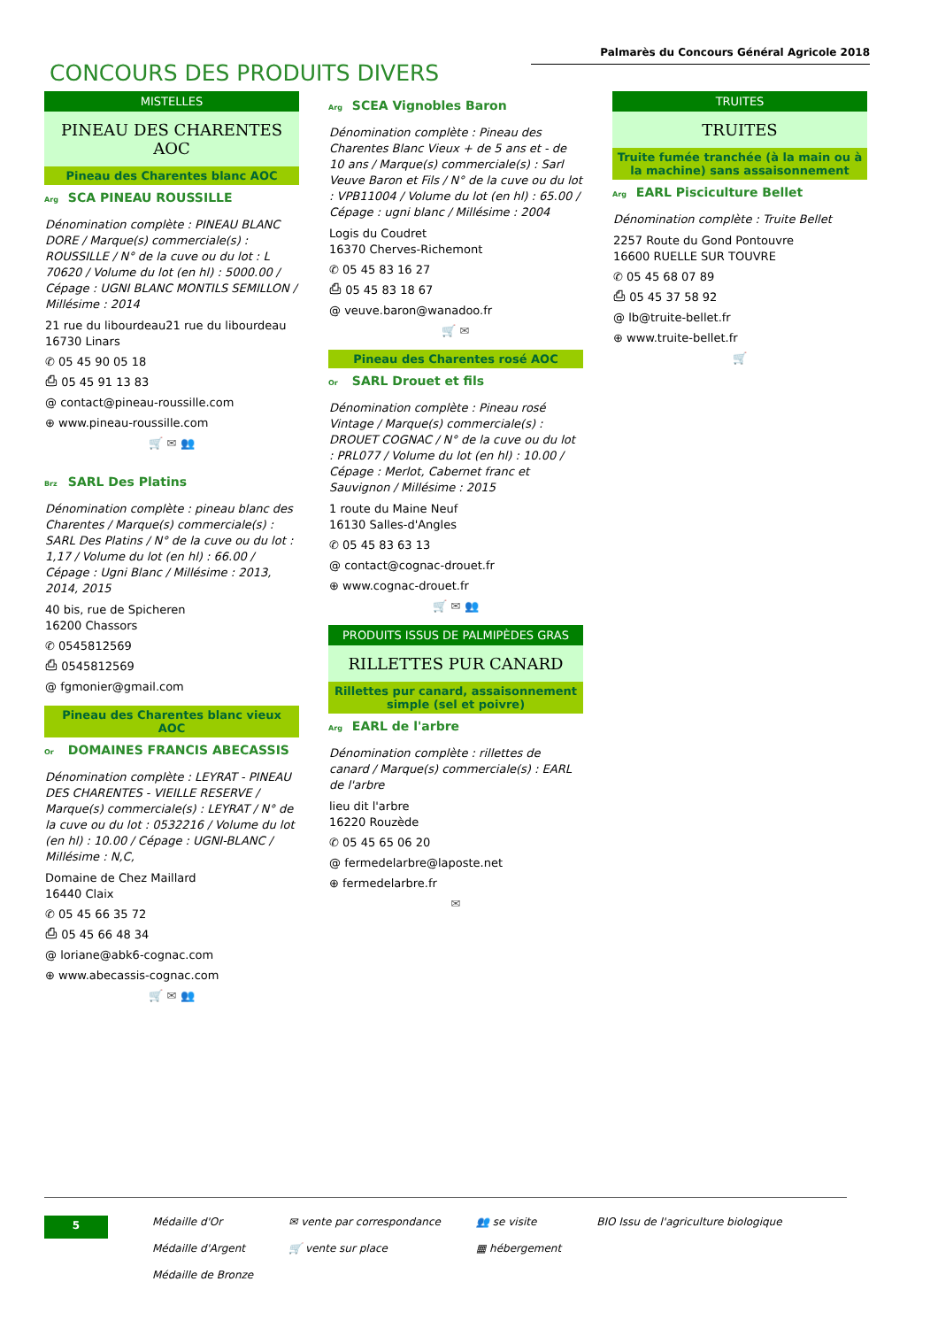Palmarès du Concours Général Agricole 2018
CONCOURS DES PRODUITS DIVERS
MISTELLES
PINEAU DES CHARENTES AOC
Pineau des Charentes blanc AOC
Arg SCA PINEAU ROUSSILLE
Dénomination complète : PINEAU BLANC DORE / Marque(s) commerciale(s) : ROUSSILLE / N° de la cuve ou du lot : L 70620 / Volume du lot (en hl) : 5000.00 / Cépage : UGNI BLANC MONTILS SEMILLON / Millésime : 2014
21 rue du libourdeau21 rue du libourdeau
16730 Linars
✆ 05 45 90 05 18
⎙ 05 45 91 13 83
@ contact@pineau-roussille.com
⊕ www.pineau-roussille.com
🛒 ✉ 👥
Brz SARL Des Platins
Dénomination complète : pineau blanc des Charentes / Marque(s) commerciale(s) : SARL Des Platins / N° de la cuve ou du lot : 1,17 / Volume du lot (en hl) : 66.00 / Cépage : Ugni Blanc / Millésime : 2013, 2014, 2015
40 bis, rue de Spicheren
16200 Chassors
✆ 0545812569
⎙ 0545812569
@ fgmonier@gmail.com
Pineau des Charentes blanc vieux AOC
Or DOMAINES FRANCIS ABECASSIS
Dénomination complète : LEYRAT - PINEAU DES CHARENTES - VIEILLE RESERVE / Marque(s) commerciale(s) : LEYRAT / N° de la cuve ou du lot : 0532216 / Volume du lot (en hl) : 10.00 / Cépage : UGNI-BLANC / Millésime : N,C,
Domaine de Chez Maillard
16440 Claix
✆ 05 45 66 35 72
⎙ 05 45 66 48 34
@ loriane@abk6-cognac.com
⊕ www.abecassis-cognac.com
🛒 ✉ 👥
Arg SCEA Vignobles Baron
Dénomination complète : Pineau des Charentes Blanc Vieux + de 5 ans et - de 10 ans / Marque(s) commerciale(s) : Sarl Veuve Baron et Fils / N° de la cuve ou du lot : VPB11004 / Volume du lot (en hl) : 65.00 / Cépage : ugni blanc / Millésime : 2004
Logis du Coudret
16370 Cherves-Richemont
✆ 05 45 83 16 27
⎙ 05 45 83 18 67
@ veuve.baron@wanadoo.fr
🛒 ✉
Pineau des Charentes rosé AOC
Or SARL Drouet et fils
Dénomination complète : Pineau rosé Vintage / Marque(s) commerciale(s) : DROUET COGNAC / N° de la cuve ou du lot : PRL077 / Volume du lot (en hl) : 10.00 / Cépage : Merlot, Cabernet franc et Sauvignon / Millésime : 2015
1 route du Maine Neuf
16130 Salles-d'Angles
✆ 05 45 83 63 13
@ contact@cognac-drouet.fr
⊕ www.cognac-drouet.fr
🛒 ✉ 👥
PRODUITS ISSUS DE PALMIPÈDES GRAS
RILLETTES PUR CANARD
Rillettes pur canard, assaisonnement simple (sel et poivre)
Arg EARL de l'arbre
Dénomination complète : rillettes de canard / Marque(s) commerciale(s) : EARL de l'arbre
lieu dit l'arbre
16220 Rouzède
✆ 05 45 65 06 20
@ fermedelarbre@laposte.net
⊕ fermedelarbre.fr
✉
TRUITES
TRUITES
Truite fumée tranchée (à la main ou à la machine) sans assaisonnement
Arg EARL Pisciculture Bellet
Dénomination complète : Truite Bellet
2257 Route du Gond Pontouvre
16600 RUELLE SUR TOUVRE
✆ 05 45 68 07 89
⎙ 05 45 37 58 92
@ lb@truite-bellet.fr
⊕ www.truite-bellet.fr
🛒
5
Médaille d'Or
Médaille d'Argent
Médaille de Bronze
✉ vente par correspondance
🛒 vente sur place
👥 se visite
▦ hébergement
BIO Issu de l'agriculture biologique